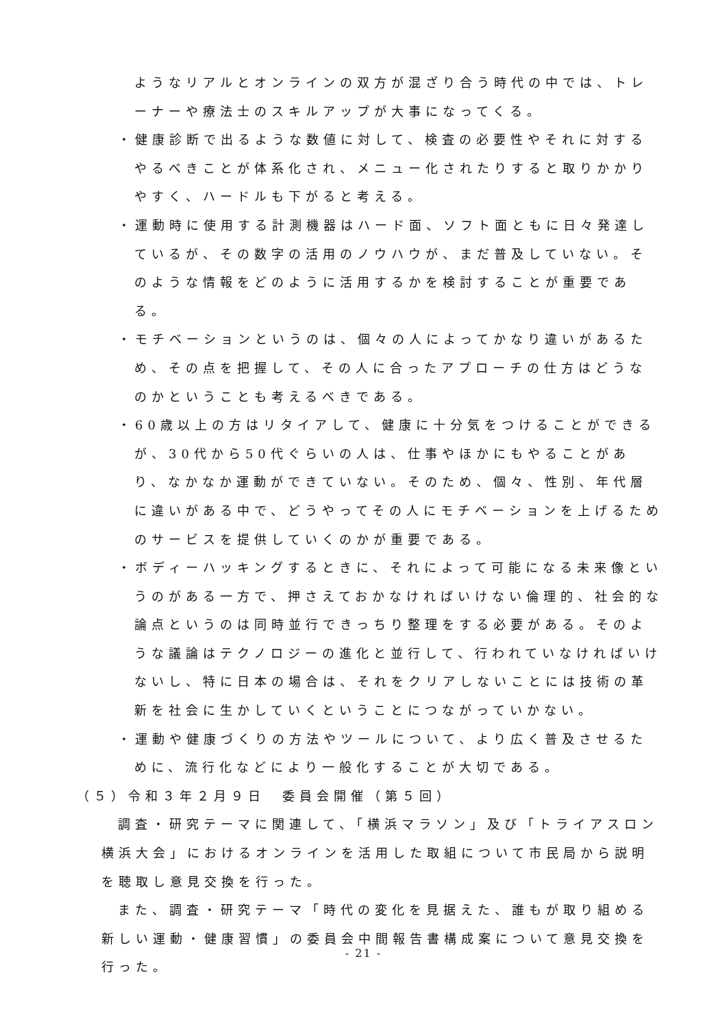ようなリアルとオンラインの双方が混ざり合う時代の中では、トレーナーや療法士のスキルアップが大事になってくる。
・健康診断で出るような数値に対して、検査の必要性やそれに対するやるべきことが体系化され、メニュー化されたりすると取りかかりやすく、ハードルも下がると考える。
・運動時に使用する計測機器はハード面、ソフト面ともに日々発達しているが、その数字の活用のノウハウが、まだ普及していない。そのような情報をどのように活用するかを検討することが重要である。
・モチベーションというのは、個々の人によってかなり違いがあるため、その点を把握して、その人に合ったアプローチの仕方はどうなのかということも考えるべきである。
・60歳以上の方はリタイアして、健康に十分気をつけることができるが、30代から50代ぐらいの人は、仕事やほかにもやることがあり、なかなか運動ができていない。そのため、個々、性別、年代層に違いがある中で、どうやってその人にモチベーションを上げるためのサービスを提供していくのかが重要である。
・ボディーハッキングするときに、それによって可能になる未来像というのがある一方で、押さえておかなければいけない倫理的、社会的な論点というのは同時並行できっちり整理をする必要がある。そのような議論はテクノロジーの進化と並行して、行われていなければいけないし、特に日本の場合は、それをクリアしないことには技術の革新を社会に生かしていくということにつながっていかない。
・運動や健康づくりの方法やツールについて、より広く普及させるために、流行化などにより一般化することが大切である。
（５）令和３年２月９日　委員会開催（第５回）
調査・研究テーマに関連して、「横浜マラソン」及び「トライアスロン横浜大会」におけるオンラインを活用した取組について市民局から説明を聴取し意見交換を行った。
また、調査・研究テーマ「時代の変化を見据えた、誰もが取り組める新しい運動・健康習慣」の委員会中間報告書構成案について意見交換を行った。
- 21 -